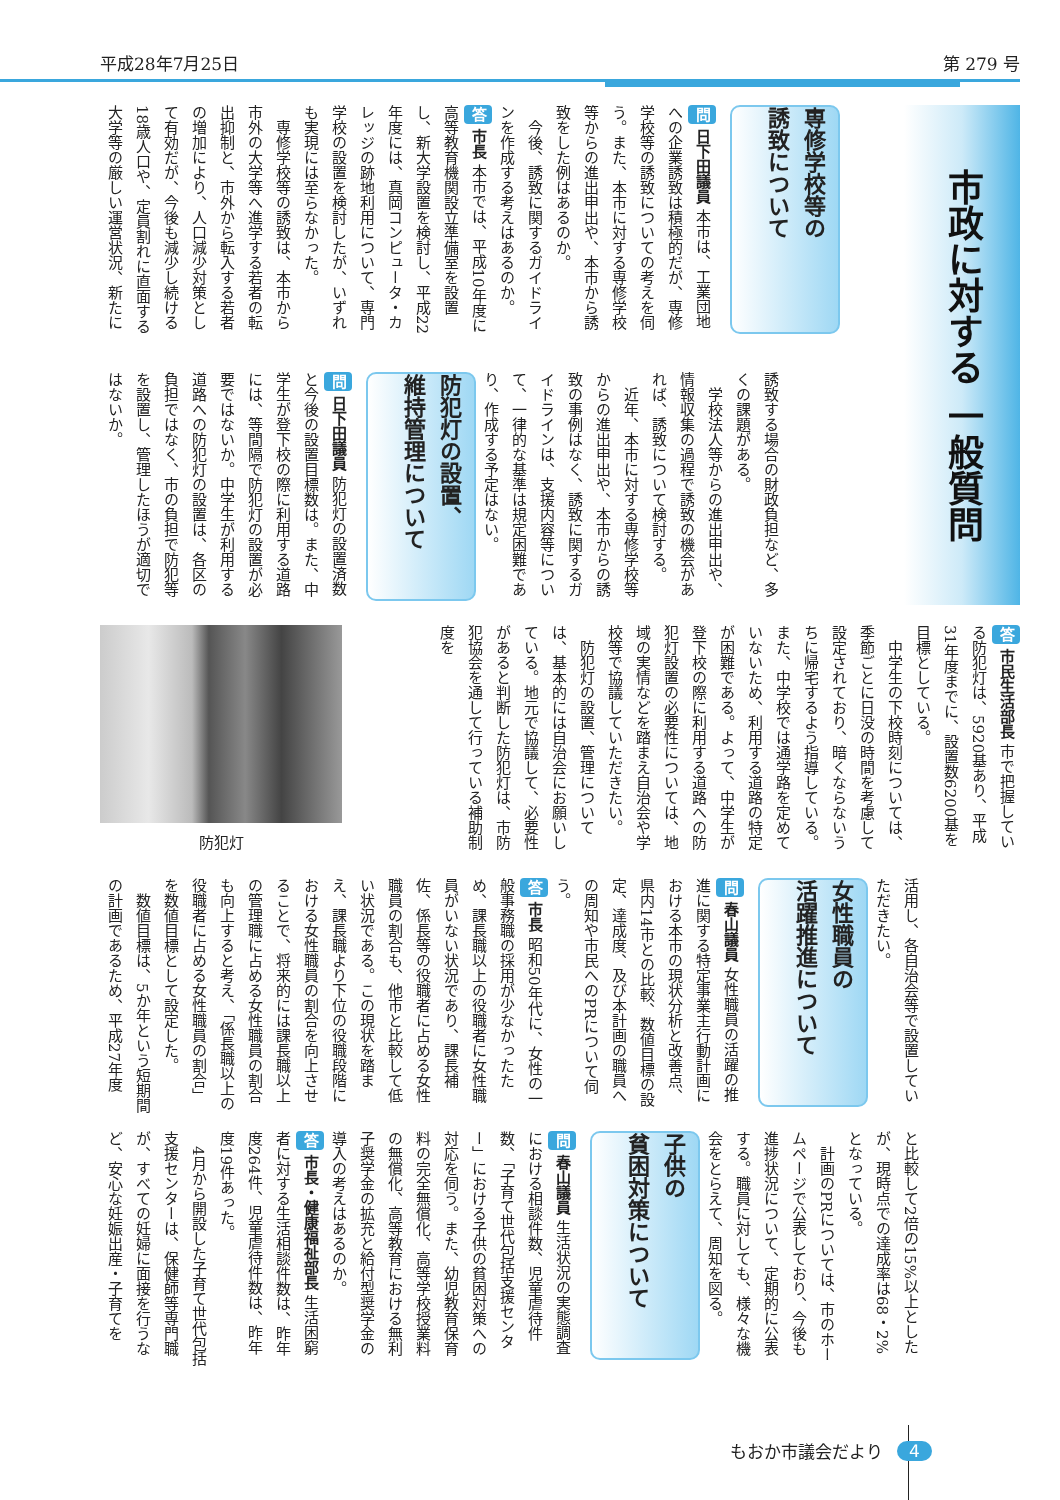平成28年7月25日 第 279 号
市政に対する 一般質問
専修学校等の
誘致について
問 日下田議員 本市は、工業団地への企業誘致は積極的だが、専修学校等の誘致についての考えを伺う。また、本市に対する専修学校等からの進出申出や、本市から誘致をした例はあるのか。
今後、誘致に関するガイドラインを作成する考えはあるのか。
答 市長 本市では、平成10年度に高等教育機関設立準備室を設置し、新大学設置を検討し、平成22年度には、真岡コンピュータ・カレッジの跡地利用について、専門学校の設置を検討したが、いずれも実現には至らなかった。
専修学校等の誘致は、本市から市外の大学等へ進学する若者の転出抑制と、市外から転入する若者の増加により、人口減少対策として有効だが、今後も減少し続ける18歳人口や、定員割れに直面する大学等の厳しい運営状況、新たに
誘致する場合の財政負担など、多くの課題がある。
学校法人等からの進出申出や、情報収集の過程で誘致の機会があれば、誘致について検討する。
近年、本市に対する専修学校等からの進出申出や、本市からの誘致の事例はなく、誘致に関するガイドラインは、支援内容等について、一律的な基準は規定困難であり、作成する予定はない。
防犯灯の設置、
維持管理について
問 日下田議員 防犯灯の設置済数と今後の設置目標数は。また、中学生が登下校の際に利用する道路には、等間隔で防犯灯の設置が必要ではないか。中学生が利用する道路への防犯灯の設置は、各区の負担ではなく、市の負担で防犯等を設置し、管理したほうが適切ではないか。
答 市民生活部長 市で把握している防犯灯は、5920基あり、平成31年度までに、設置数6200基を目標としている。
中学生の下校時刻については、季節ごとに日没の時間を考慮して設定されており、暗くならないうちに帰宅するよう指導している。また、中学校では通学路を定めていないため、利用する道路の特定が困難である。よって、中学生が登下校の際に利用する道路への防犯灯設置の必要性については、地域の実情などを踏まえ自治会や学校等で協議していただきたい。
防犯灯の設置、管理については、基本的には自治会にお願いしている。地元で協議して、必要性があると判断した防犯灯は、市防犯協会を通して行っている補助制度を
防犯灯
活用し、各自治会等で設置していただきたい。
女性職員の
活躍推進について
問 春山議員 女性職員の活躍の推進に関する特定事業主行動計画における本市の現状分析と改善点、県内14市との比較、数値目標の設定、達成度、及び本計画の職員への周知や市民へのPRについて伺う。
答 市長 昭和50年代に、女性の一般事務職の採用が少なかったため、課長職以上の役職者に女性職員がいない状況であり、課長補佐、係長等の役職者に占める女性職員の割合も、他市と比較して低い状況である。この現状を踏まえ、課長職より下位の役職段階における女性職員の割合を向上させることで、将来的には課長職以上の管理職に占める女性職員の割合も向上すると考え、「係長職以上の役職者に占める女性職員の割合」を数値目標として設定した。
数値目標は、5か年という短期間の計画であるため、平成27年度
と比較して2倍の15%以上としたが、現時点での達成率は68・2%となっている。
計画のPRについては、市のホームページで公表しており、今後も進捗状況について、定期的に公表する。職員に対しても、様々な機会をとらえて、周知を図る。
子供の
貧困対策について
問 春山議員 生活状況の実態調査における相談件数、児童虐待件数、「子育て世代包括支援センター」における子供の貧困対策への対応を伺う。また、幼児教育保育料の完全無償化、高等学校授業料の無償化、高等教育における無利子奨学金の拡充と給付型奨学金の導入の考えはあるのか。
答 市長・健康福祉部長 生活困窮者に対する生活相談件数は、昨年度264件、児童虐待件数は、昨年度19件あった。
4月から開設した子育て世代包括支援センターは、保健師等専門職が、すべての妊婦に面接を行うなど、安心な妊娠出産・子育てを
もおか市議会だより 4